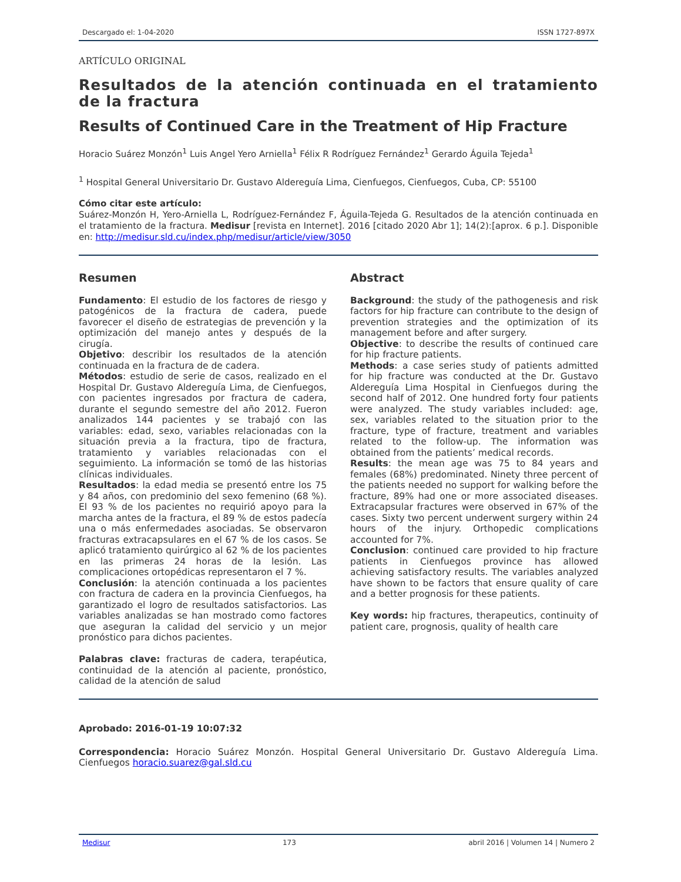Descargado el: 1-04-2020 ISSN 1727-897X
ARTÍCULO ORIGINAL
Resultados de la atención continuada en el tratamiento de la fractura
Results of Continued Care in the Treatment of Hip Fracture
Horacio Suárez Monzón<sup>1</sup> Luis Angel Yero Arniella<sup>1</sup> Félix R Rodríguez Fernández<sup>1</sup> Gerardo Águila Tejeda<sup>1</sup>
<sup>1</sup> Hospital General Universitario Dr. Gustavo Aldereguía Lima, Cienfuegos, Cienfuegos, Cuba, CP: 55100
Cómo citar este artículo:
Suárez-Monzón H, Yero-Arniella L, Rodríguez-Fernández F, Águila-Tejeda G. Resultados de la atención continuada en el tratamiento de la fractura. Medisur [revista en Internet]. 2016 [citado 2020 Abr 1]; 14(2):[aprox. 6 p.]. Disponible en: http://medisur.sld.cu/index.php/medisur/article/view/3050
Resumen
Fundamento: El estudio de los factores de riesgo y patogénicos de la fractura de cadera, puede favorecer el diseño de estrategias de prevención y la optimización del manejo antes y después de la cirugía.
Objetivo: describir los resultados de la atención continuada en la fractura de de cadera.
Métodos: estudio de serie de casos, realizado en el Hospital Dr. Gustavo Aldereguía Lima, de Cienfuegos, con pacientes ingresados por fractura de cadera, durante el segundo semestre del año 2012. Fueron analizados 144 pacientes y se trabajó con las variables: edad, sexo, variables relacionadas con la situación previa a la fractura, tipo de fractura, tratamiento y variables relacionadas con el seguimiento. La información se tomó de las historias clínicas individuales.
Resultados: la edad media se presentó entre los 75 y 84 años, con predominio del sexo femenino (68 %). El 93 % de los pacientes no requirió apoyo para la marcha antes de la fractura, el 89 % de estos padecía una o más enfermedades asociadas. Se observaron fracturas extracapsulares en el 67 % de los casos. Se aplicó tratamiento quirúrgico al 62 % de los pacientes en las primeras 24 horas de la lesión. Las complicaciones ortopédicas representaron el 7 %.
Conclusión: la atención continuada a los pacientes con fractura de cadera en la provincia Cienfuegos, ha garantizado el logro de resultados satisfactorios. Las variables analizadas se han mostrado como factores que aseguran la calidad del servicio y un mejor pronóstico para dichos pacientes.
Palabras clave: fracturas de cadera, terapéutica, continuidad de la atención al paciente, pronóstico, calidad de la atención de salud
Abstract
Background: the study of the pathogenesis and risk factors for hip fracture can contribute to the design of prevention strategies and the optimization of its management before and after surgery.
Objective: to describe the results of continued care for hip fracture patients.
Methods: a case series study of patients admitted for hip fracture was conducted at the Dr. Gustavo Aldereguía Lima Hospital in Cienfuegos during the second half of 2012. One hundred forty four patients were analyzed. The study variables included: age, sex, variables related to the situation prior to the fracture, type of fracture, treatment and variables related to the follow-up. The information was obtained from the patients’ medical records.
Results: the mean age was 75 to 84 years and females (68%) predominated. Ninety three percent of the patients needed no support for walking before the fracture, 89% had one or more associated diseases. Extracapsular fractures were observed in 67% of the cases. Sixty two percent underwent surgery within 24 hours of the injury. Orthopedic complications accounted for 7%.
Conclusion: continued care provided to hip fracture patients in Cienfuegos province has allowed achieving satisfactory results. The variables analyzed have shown to be factors that ensure quality of care and a better prognosis for these patients.
Key words: hip fractures, therapeutics, continuity of patient care, prognosis, quality of health care
Aprobado: 2016-01-19 10:07:32
Correspondencia: Horacio Suárez Monzón. Hospital General Universitario Dr. Gustavo Aldereguía Lima. Cienfuegos horacio.suarez@gal.sld.cu
Medisur 173 abril 2016 | Volumen 14 | Numero 2